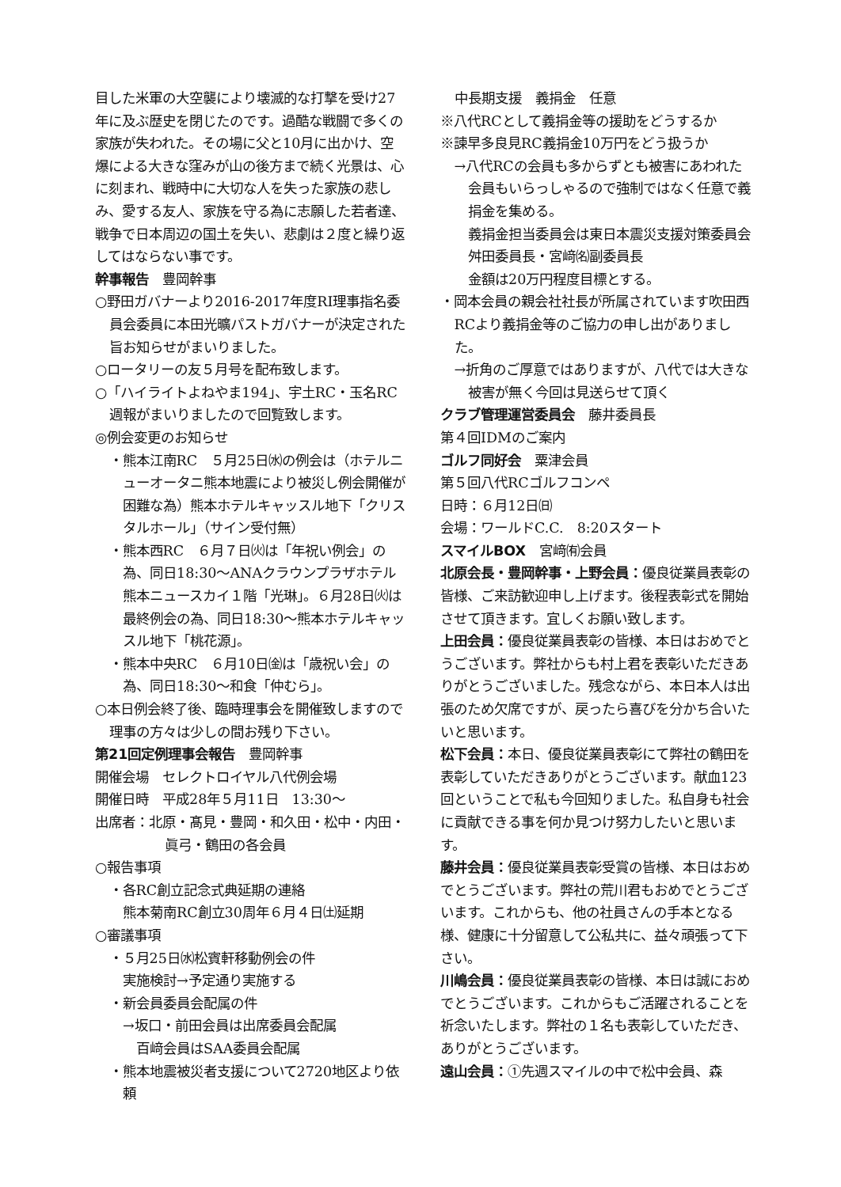目した米軍の大空襲により壊滅的な打撃を受け27年に及ぶ歴史を閉じたのです。過酷な戦闘で多くの家族が失われた。その場に父と10月に出かけ、空爆による大きな窪みが山の後方まで続く光景は、心に刻まれ、戦時中に大切な人を失った家族の悲しみ、愛する友人、家族を守る為に志願した若者達、戦争で日本周辺の国土を失い、悲劇は２度と繰り返してはならない事です。
幹事報告　豊岡幹事
○野田ガバナーより2016-2017年度RI理事指名委員会委員に本田光曠パストガバナーが決定された旨お知らせがまいりました。
○ロータリーの友５月号を配布致します。
○「ハイライトよねやま194」、宇土RC・玉名RC週報がまいりましたので回覧致します。
◎例会変更のお知らせ
・熊本江南RC　５月25日㈬の例会は（ホテルニューオータニ熊本地震により被災し例会開催が困難な為）熊本ホテルキャッスル地下「クリスタルホール」（サイン受付無）
・熊本西RC　６月７日㈫は「年祝い例会」の為、同日18:30～ANAクラウンプラザホテル熊本ニュースカイ１階「光琳」。６月28日㈫は最終例会の為、同日18:30～熊本ホテルキャッスル地下「桃花源」。
・熊本中央RC　６月10日㈮は「歳祝い会」の為、同日18:30～和食「仲むら」。
○本日例会終了後、臨時理事会を開催致しますので理事の方々は少しの間お残り下さい。
第21回定例理事会報告　豊岡幹事
開催会場　セレクトロイヤル八代例会場
開催日時　平成28年５月11日　13:30～
出席者：北原・髙見・豊岡・和久田・松中・内田・眞弓・鶴田の各会員
○報告事項
・各RC創立記念式典延期の連絡
熊本菊南RC創立30周年６月４日㈯延期
○審議事項
・５月25日㈬松賓軒移動例会の件
実施検討→予定通り実施する
・新会員委員会配属の件
→坂口・前田会員は出席委員会配属
　百﨑会員はSAA委員会配属
・熊本地震被災者支援について2720地区より依頼
中長期支援　義捐金　任意
※八代RCとして義捐金等の援助をどうするか
※諫早多良見RC義捐金10万円をどう扱うか
→八代RCの会員も多からずとも被害にあわれた会員もいらっしゃるので強制ではなく任意で義捐金を集める。
義捐金担当委員会は東日本震災支援対策委員会舛田委員長・宮﨑㈴副委員長
金額は20万円程度目標とする。
・岡本会員の親会社社長が所属されています吹田西RCより義捐金等のご協力の申し出がありました。
→折角のご厚意ではありますが、八代では大きな被害が無く今回は見送らせて頂く
クラブ管理運営委員会　藤井委員長
第４回IDMのご案内
ゴルフ同好会　粟津会員
第５回八代RCゴルフコンペ
日時：６月12日㈰
会場：ワールドC.C.　8:20スタート
スマイルBOX　宮﨑㈲会員
北原会長・豊岡幹事・上野会員：優良従業員表彰の皆様、ご来訪歓迎申し上げます。後程表彰式を開始させて頂きます。宜しくお願い致します。
上田会員：優良従業員表彰の皆様、本日はおめでとうございます。弊社からも村上君を表彰いただきありがとうございました。残念ながら、本日本人は出張のため欠席ですが、戻ったら喜びを分かち合いたいと思います。
松下会員：本日、優良従業員表彰にて弊社の鶴田を表彰していただきありがとうございます。献血123回ということで私も今回知りました。私自身も社会に貢献できる事を何か見つけ努力したいと思います。
藤井会員：優良従業員表彰受賞の皆様、本日はおめでとうございます。弊社の荒川君もおめでとうございます。これからも、他の社員さんの手本となる様、健康に十分留意して公私共に、益々頑張って下さい。
川嶋会員：優良従業員表彰の皆様、本日は誠におめでとうございます。これからもご活躍されることを祈念いたします。弊社の１名も表彰していただき、ありがとうございます。
遠山会員：①先週スマイルの中で松中会員、森